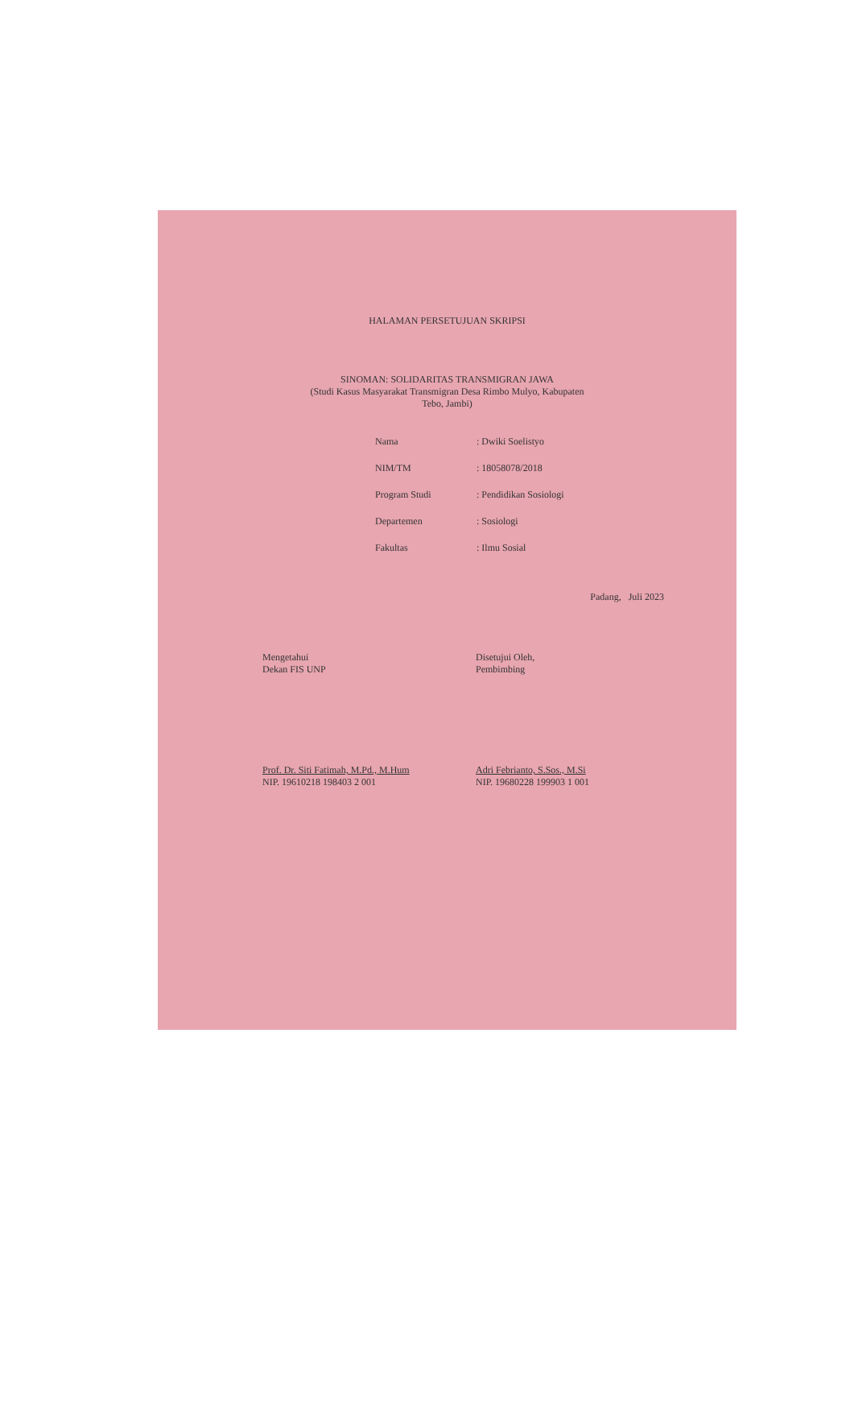HALAMAN PERSETUJUAN SKRIPSI
SINOMAN: SOLIDARITAS TRANSMIGRAN JAWA
(Studi Kasus Masyarakat Transmigran Desa Rimbo Mulyo, Kabupaten
Tebo, Jambi)
Nama: Dwiki Soelistyo
NIM/TM: 18058078/2018
Program Studi: Pendidikan Sosiologi
Departemen: Sosiologi
Fakultas: Ilmu Sosial
Padang, Juli 2023
Mengetahui
Dekan FIS UNP
Prof. Dr. Siti Fatimah, M.Pd., M.Hum
NIP. 19610218 198403 2 001
Disetujui Oleh,
Pembimbing
Adri Febrianto, S.Sos., M.Si
NIP. 19680228 199903 1 001